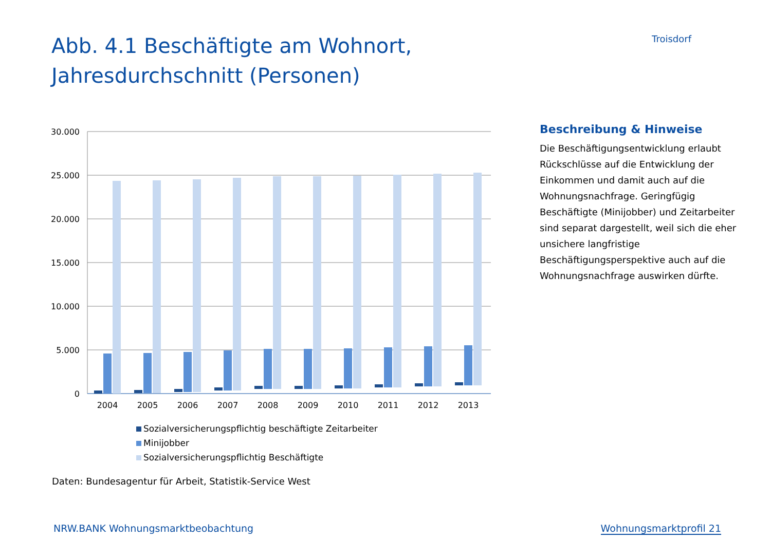Abb. 4.1 Beschäftigte am Wohnort,
Jahresdurchschnitt (Personen)
Troisdorf
30.000
25.000
20.000
15.000
10.000
5.000
0
2004
2005
2006
2007
2008
2009
2010
2011
2012
2013
Sozialversicherungspflichtig beschäftigte Zeitarbeiter
Minijobber
Sozialversicherungspflichtig Beschäftigte
Daten: Bundesagentur für Arbeit, Statistik-Service West
Beschreibung & Hinweise
Die Beschäftigungsentwicklung erlaubt Rückschlüsse auf die Entwicklung der Einkommen und damit auch auf die Wohnungsnachfrage. Geringfügig Beschäftigte (Minijobber) und Zeitarbeiter sind separat dargestellt, weil sich die eher unsichere langfristige Beschäftigungsperspektive auch auf die Wohnungsnachfrage auswirken dürfte.
NRW.BANK Wohnungsmarktbeobachtung Wohnungsmarktprofil 21